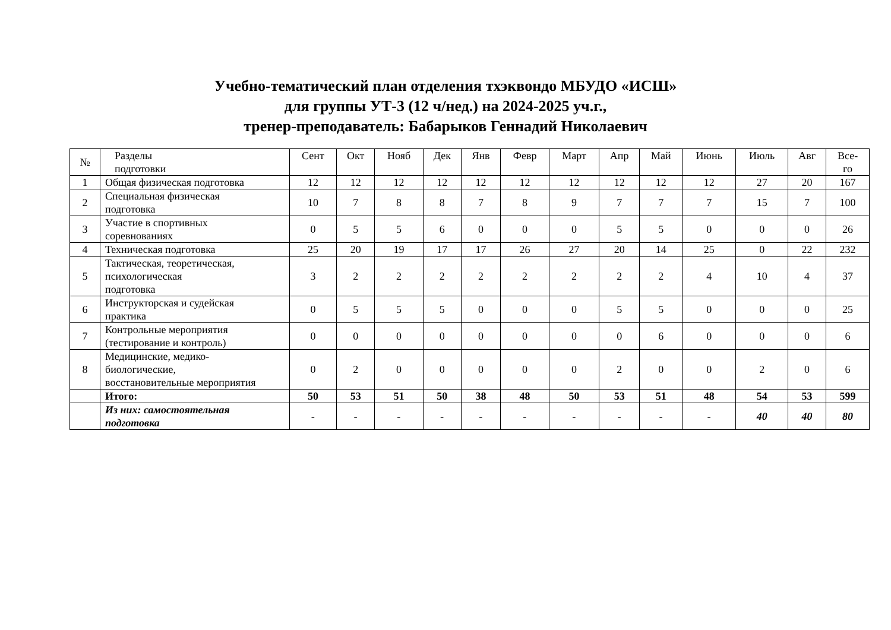Учебно-тематический план отделения тхэквондо МБУДО «ИСШ»
для группы УТ-3 (12 ч/нед.) на 2024-2025 уч.г.,
тренер-преподаватель: Бабарыков Геннадий Николаевич
| № | Разделы подготовки | Сент | Окт | Нояб | Дек | Янв | Февр | Март | Апр | Май | Июнь | Июль | Авг | Все- го |
| --- | --- | --- | --- | --- | --- | --- | --- | --- | --- | --- | --- | --- | --- | --- |
| 1 | Общая физическая подготовка | 12 | 12 | 12 | 12 | 12 | 12 | 12 | 12 | 12 | 12 | 27 | 20 | 167 |
| 2 | Специальная физическая подготовка | 10 | 7 | 8 | 8 | 7 | 8 | 9 | 7 | 7 | 7 | 15 | 7 | 100 |
| 3 | Участие в спортивных соревнованиях | 0 | 5 | 5 | 6 | 0 | 0 | 0 | 5 | 5 | 0 | 0 | 0 | 26 |
| 4 | Техническая подготовка | 25 | 20 | 19 | 17 | 17 | 26 | 27 | 20 | 14 | 25 | 0 | 22 | 232 |
| 5 | Тактическая, теоретическая, психологическая подготовка | 3 | 2 | 2 | 2 | 2 | 2 | 2 | 2 | 2 | 4 | 10 | 4 | 37 |
| 6 | Инструкторская и судейская практика | 0 | 5 | 5 | 5 | 0 | 0 | 0 | 5 | 5 | 0 | 0 | 0 | 25 |
| 7 | Контрольные мероприятия (тестирование и контроль) | 0 | 0 | 0 | 0 | 0 | 0 | 0 | 0 | 6 | 0 | 0 | 0 | 6 |
| 8 | Медицинские, медико- биологические, восстановительные мероприятия | 0 | 2 | 0 | 0 | 0 | 0 | 0 | 2 | 0 | 0 | 2 | 0 | 6 |
| | Итого: | 50 | 53 | 51 | 50 | 38 | 48 | 50 | 53 | 51 | 48 | 54 | 53 | 599 |
| | Из них: самостоятельная подготовка | - | - | - | - | - | - | - | - | - | - | 40 | 40 | 80 |